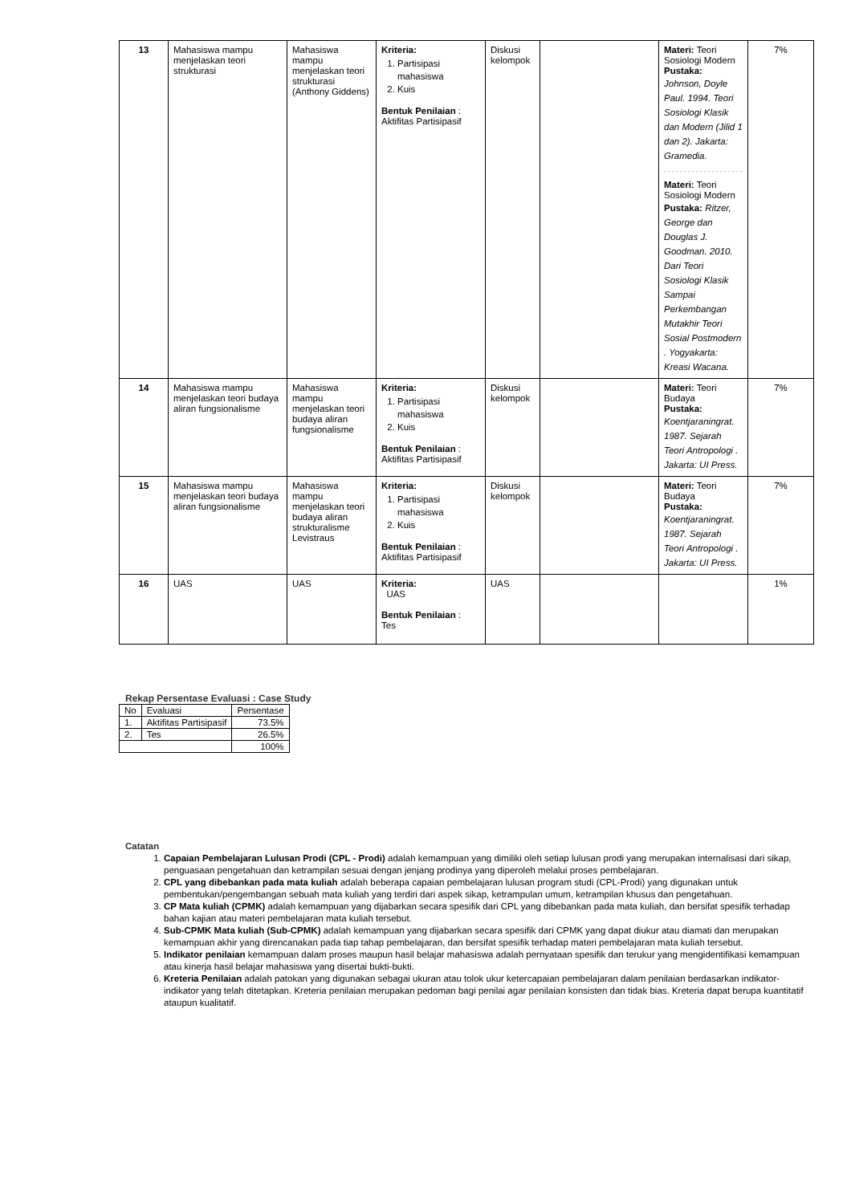| 13 | Mahasiswa mampu menjelaskan teori strukturasi | Mahasiswa mampu menjelaskan teori strukturasi (Anthony Giddens) | Kriteria: 1. Partisipasi mahasiswa 2. Kuis Bentuk Penilaian : Aktifitas Partisipasif | Diskusi kelompok | | Materi: Teori Sosiologi Modern Pustaka: Johnson, Doyle Paul. 1994. Teori Sosiologi Klasik dan Modern (Jilid 1 dan 2). Jakarta: Gramedia. Materi: Teori Sosiologi Modern Pustaka: Ritzer, George dan Douglas J. Goodman. 2010. Dari Teori Sosiologi Klasik Sampai Perkembangan Mutakhir Teori Sosial Postmodern . Yogyakarta: Kreasi Wacana. | 7% |
| 14 | Mahasiswa mampu menjelaskan teori budaya aliran fungsionalisme | Mahasiswa mampu menjelaskan teori budaya aliran fungsionalisme | Kriteria: 1. Partisipasi mahasiswa 2. Kuis Bentuk Penilaian : Aktifitas Partisipasif | Diskusi kelompok | | Materi: Teori Budaya Pustaka: Koentjaraningrat. 1987. Sejarah Teori Antropologi . Jakarta: UI Press. | 7% |
| 15 | Mahasiswa mampu menjelaskan teori budaya aliran fungsionalisme | Mahasiswa mampu menjelaskan teori budaya aliran strukturalisme Levistraus | Kriteria: 1. Partisipasi mahasiswa 2. Kuis Bentuk Penilaian : Aktifitas Partisipasif | Diskusi kelompok | | Materi: Teori Budaya Pustaka: Koentjaraningrat. 1987. Sejarah Teori Antropologi . Jakarta: UI Press. | 7% |
| 16 | UAS | UAS | Kriteria: UAS Bentuk Penilaian : Tes | UAS | | | 1% |
Rekap Persentase Evaluasi : Case Study
| No | Evaluasi | Persentase |
| 1. | Aktifitas Partisipasif | 73.5% |
| 2. | Tes | 26.5% |
| | | 100% |
Catatan
1. Capaian Pembelajaran Lulusan Prodi (CPL - Prodi) adalah kemampuan yang dimiliki oleh setiap lulusan prodi yang merupakan internalisasi dari sikap, penguasaan pengetahuan dan ketrampilan sesuai dengan jenjang prodinya yang diperoleh melalui proses pembelajaran.
2. CPL yang dibebankan pada mata kuliah adalah beberapa capaian pembelajaran lulusan program studi (CPL-Prodi) yang digunakan untuk pembentukan/pengembangan sebuah mata kuliah yang terdiri dari aspek sikap, ketrampulan umum, ketrampilan khusus dan pengetahuan.
3. CP Mata kuliah (CPMK) adalah kemampuan yang dijabarkan secara spesifik dari CPL yang dibebankan pada mata kuliah, dan bersifat spesifik terhadap bahan kajian atau materi pembelajaran mata kuliah tersebut.
4. Sub-CPMK Mata kuliah (Sub-CPMK) adalah kemampuan yang dijabarkan secara spesifik dari CPMK yang dapat diukur atau diamati dan merupakan kemampuan akhir yang direncanakan pada tiap tahap pembelajaran, dan bersifat spesifik terhadap materi pembelajaran mata kuliah tersebut.
5. Indikator penilaian kemampuan dalam proses maupun hasil belajar mahasiswa adalah pernyataan spesifik dan terukur yang mengidentifikasi kemampuan atau kinerja hasil belajar mahasiswa yang disertai bukti-bukti.
6. Kreteria Penilaian adalah patokan yang digunakan sebagai ukuran atau tolok ukur ketercapaian pembelajaran dalam penilaian berdasarkan indikator-indikator yang telah ditetapkan. Kreteria penilaian merupakan pedoman bagi penilai agar penilaian konsisten dan tidak bias. Kreteria dapat berupa kuantitatif ataupun kualitatif.